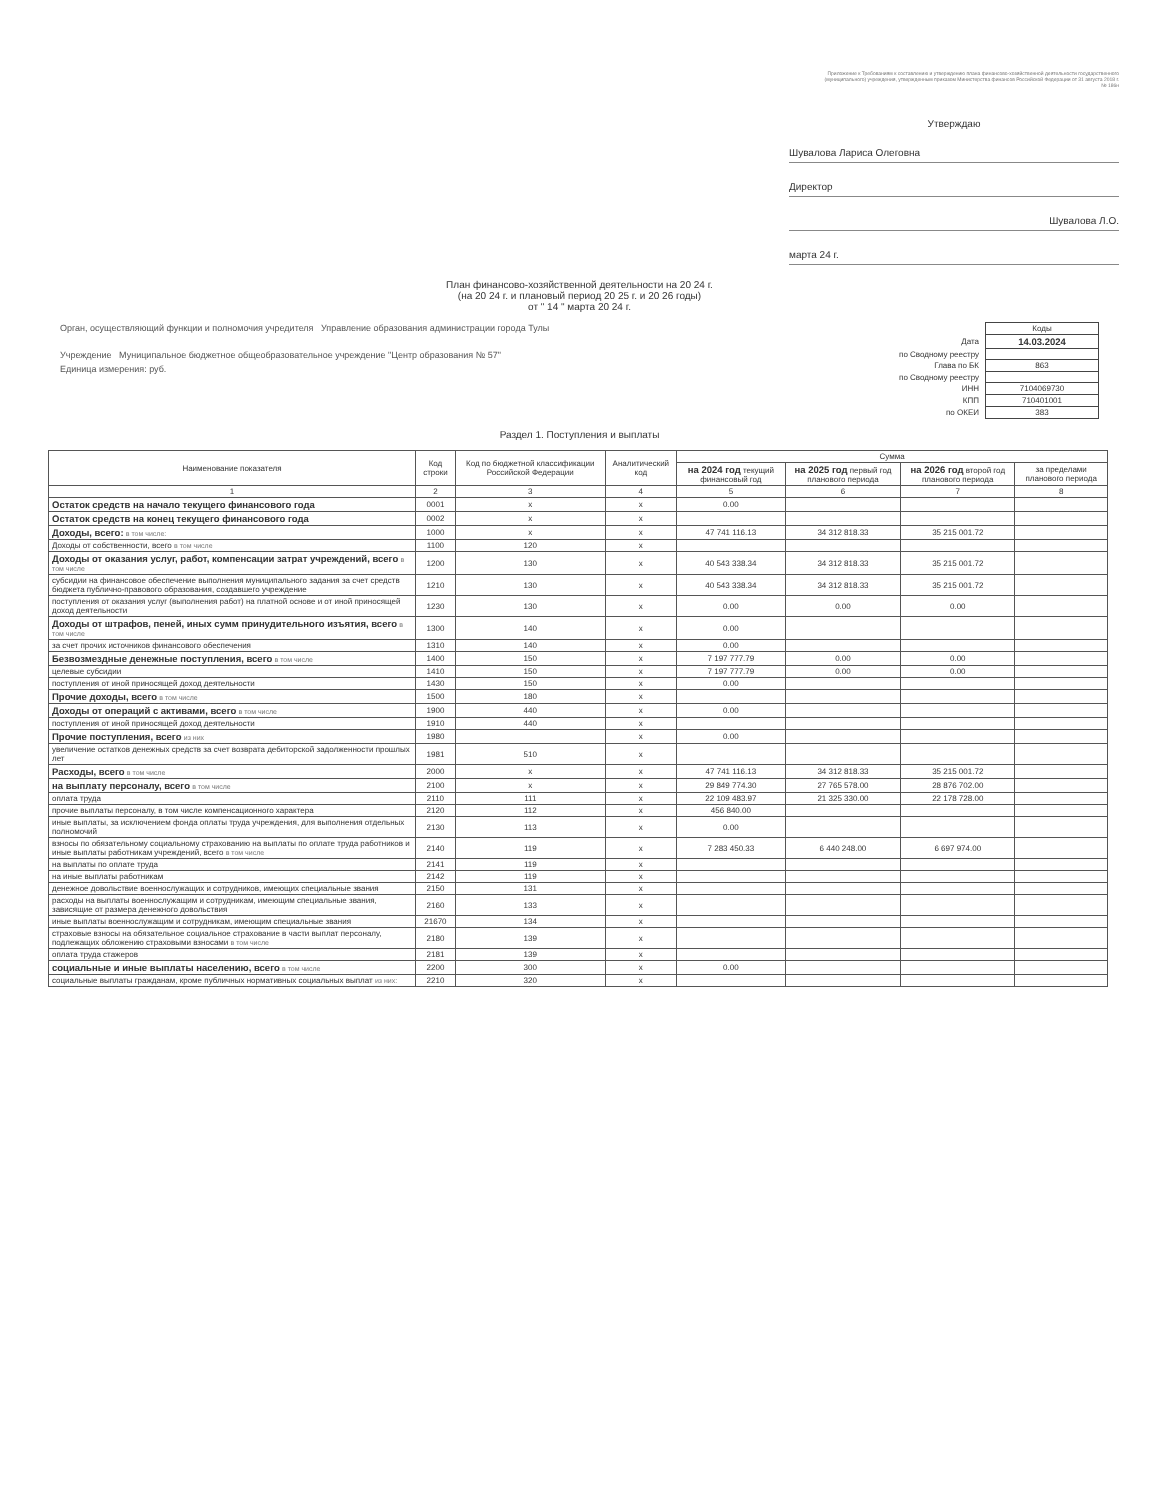Приложение к Требованиям к составлению и утверждению плана финансово-хозяйственной деятельности государственного (муниципального) учреждения, утвержденным приказом Министерства финансов Российской Федерации от 31 августа 2018 г. № 186н
Утверждаю
Шувалова Лариса Олеговна
Директор
Шувалова Л.О.
марта 24 г.
План финансово-хозяйственной деятельности на 20 24 г.
(на 20 24 г. и плановый период 20 25 г. и 20 26 годы)
от " 14 " марта 20 24 г.
Орган, осуществляющий функции и полномочия учредителя Управление образования администрации города Тулы
Учреждение Муниципальное бюджетное общеобразовательное учреждение "Центр образования № 57"
Единица измерения: руб.
| | Коды |
| Дата | 14.03.2024 |
| по Сводному реестру | |
| Глава по БК | 863 |
| по Сводному реестру | |
| ИНН | 7104069730 |
| КПП | 710401001 |
| по ОКЕИ | 383 |
Раздел 1. Поступления и выплаты
| Наименование показателя | Код строки | Код по бюджетной классификации Российской Федерации | Аналитический код | Сумма | | | |
| --- | --- | --- | --- | --- | --- | --- | --- |
| | | | | на 2024 год текущий финансовый год | на 2025 год первый год планового периода | на 2026 год второй год планового периода | за пределами планового периода |
| 1 | 2 | 3 | 4 | 5 | 6 | 7 | 8 |
| Остаток средств на начало текущего финансового года | 0001 | x | x | 0.00 | | | |
| Остаток средств на конец текущего финансового года | 0002 | x | x | | | | |
| Доходы, всего: в том числе: | 1000 | x | x | 47 741 116.13 | 34 312 818.33 | 35 215 001.72 | |
| Доходы от собственности, всего в том числе | 1100 | 120 | x | | | | |
| Доходы от оказания услуг, работ, компенсации затрат учреждений, всего в том числе | 1200 | 130 | x | 40 543 338.34 | 34 312 818.33 | 35 215 001.72 | |
| субсидии на финансовое обеспечение выполнения муниципального задания за счет средств бюджета публично-правового образования, создавшего учреждение | 1210 | 130 | x | 40 543 338.34 | 34 312 818.33 | 35 215 001.72 | |
| поступления от оказания услуг (выполнения работ) на платной основе и от иной приносящей доход деятельности | 1230 | 130 | x | 0.00 | 0.00 | 0.00 | |
| Доходы от штрафов, пеней, иных сумм принудительного изъятия, всего в том числе | 1300 | 140 | x | 0.00 | | | |
| за счет прочих источников финансового обеспечения | 1310 | 140 | x | 0.00 | | | |
| Безвозмездные денежные поступления, всего в том числе | 1400 | 150 | x | 7 197 777.79 | 0.00 | 0.00 | |
| целевые субсидии | 1410 | 150 | x | 7 197 777.79 | 0.00 | 0.00 | |
| поступления от иной приносящей доход деятельности | 1430 | 150 | x | 0.00 | | | |
| Прочие доходы, всего в том числе | 1500 | 180 | x | | | | |
| Доходы от операций с активами, всего в том числе | 1900 | 440 | x | 0.00 | | | |
| поступления от иной приносящей доход деятельности | 1910 | 440 | x | | | | |
| Прочие поступления, всего из них | 1980 | | x | 0.00 | | | |
| увеличение остатков денежных средств за счет возврата дебиторской задолженности прошлых лет | 1981 | 510 | x | | | | |
| Расходы, всего в том числе | 2000 | x | x | 47 741 116.13 | 34 312 818.33 | 35 215 001.72 | |
| на выплату персоналу, всего в том числе | 2100 | x | x | 29 849 774.30 | 27 765 578.00 | 28 876 702.00 | |
| оплата труда | 2110 | 111 | x | 22 109 483.97 | 21 325 330.00 | 22 178 728.00 | |
| прочие выплаты персоналу, в том числе компенсационного характера | 2120 | 112 | x | 456 840.00 | | | |
| иные выплаты, за исключением фонда оплаты труда учреждения, для выполнения отдельных полномочий | 2130 | 113 | x | 0.00 | | | |
| взносы по обязательному социальному страхованию на выплаты по оплате труда работников и иные выплаты работникам учреждений, всего в том числе | 2140 | 119 | x | 7 283 450.33 | 6 440 248.00 | 6 697 974.00 | |
| на выплаты по оплате труда | 2141 | 119 | x | | | | |
| на иные выплаты работникам | 2142 | 119 | x | | | | |
| денежное довольствие военнослужащих и сотрудников, имеющих специальные звания | 2150 | 131 | x | | | | |
| расходы на выплаты военнослужащим и сотрудникам, имеющим специальные звания, зависящие от размера денежного довольствия | 2160 | 133 | x | | | | |
| иные выплаты военнослужащим и сотрудникам, имеющим специальные звания | 21670 | 134 | x | | | | |
| страховые взносы на обязательное социальное страхование в части выплат персоналу, подлежащих обложению страховыми взносами в том числе | 2180 | 139 | x | | | | |
| оплата труда стажеров | 2181 | 139 | x | | | | |
| социальные и иные выплаты населению, всего в том числе | 2200 | 300 | x | 0.00 | | | |
| социальные выплаты гражданам, кроме публичных нормативных социальных выплат из них: | 2210 | 320 | x | | | | |